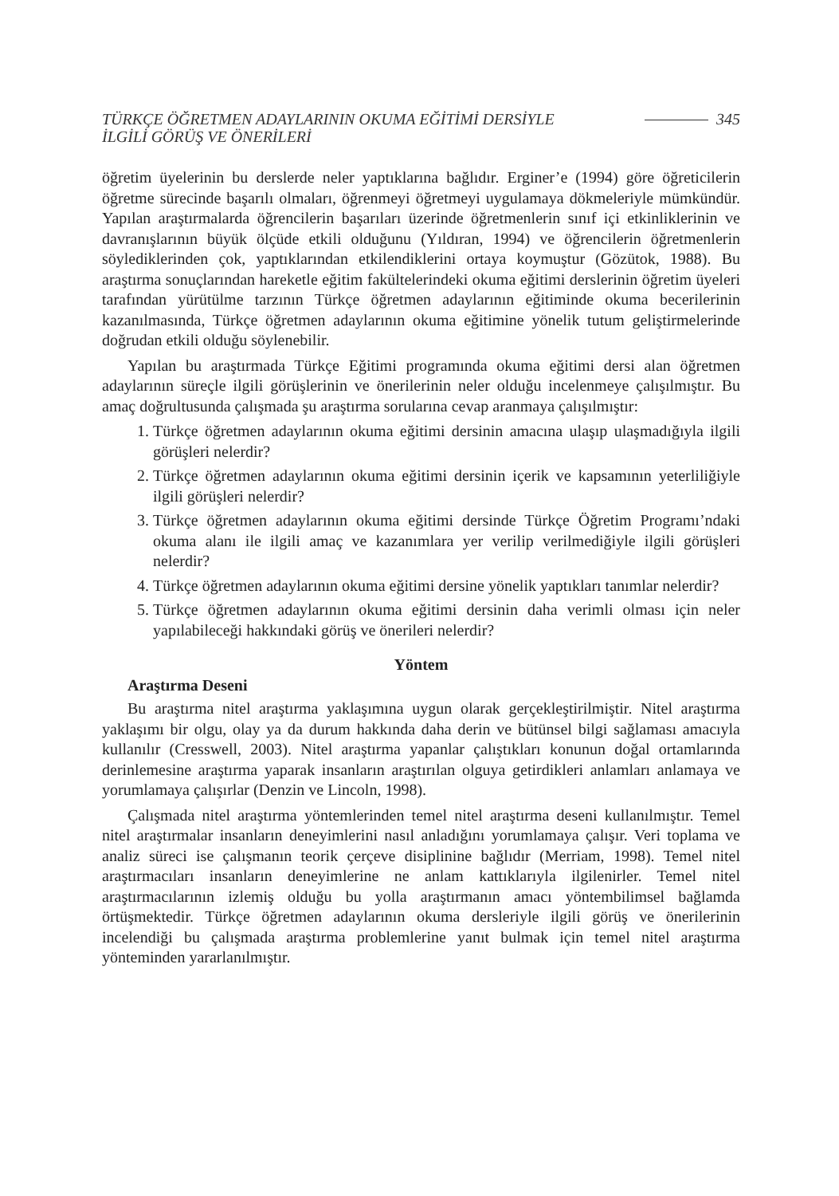TÜRKÇE ÖĞRETMEN ADAYLARININ OKUMA EĞİTİMİ DERSİYLE
İLGİLİ GÖRÜŞ VE ÖNERİLERİ
345
öğretim üyelerinin bu derslerde neler yaptıklarına bağlıdır. Erginer’e (1994) göre öğreticilerin öğretme sürecinde başarılı olmaları, öğrenmeyi öğretmeyi uygulamaya dökmeleriyle mümkündür. Yapılan araştırmalarda öğrencilerin başarıları üzerinde öğretmenlerin sınıf içi etkinliklerinin ve davranışlarının büyük ölçüde etkili olduğunu (Yıldıran, 1994) ve öğrencilerin öğretmenlerin söylediklerinden çok, yaptıklarından etkilendiklerini ortaya koymuştur (Gözütok, 1988). Bu araştırma sonuçlarından hareketle eğitim fakültelerindeki okuma eğitimi derslerinin öğretim üyeleri tarafından yürütülme tarzının Türkçe öğretmen adaylarının eğitiminde okuma becerilerinin kazanılmasında, Türkçe öğretmen adaylarının okuma eğitimine yönelik tutum geliştirmelerinde doğrudan etkili olduğu söylenebilir.
Yapılan bu araştırmada Türkçe Eğitimi programında okuma eğitimi dersi alan öğretmen adaylarının süreçle ilgili görüşlerinin ve önerilerinin neler olduğu incelenmeye çalışılmıştır. Bu amaç doğrultusunda çalışmada şu araştırma sorularına cevap aranmaya çalışılmıştır:
1. Türkçe öğretmen adaylarının okuma eğitimi dersinin amacına ulaşıp ulaşmadığıyla ilgili görüşleri nelerdir?
2. Türkçe öğretmen adaylarının okuma eğitimi dersinin içerik ve kapsamının yeterliliğiyle ilgili görüşleri nelerdir?
3. Türkçe öğretmen adaylarının okuma eğitimi dersinde Türkçe Öğretim Programı’ndaki okuma alanı ile ilgili amaç ve kazanımlara yer verilip verilmediğiyle ilgili görüşleri nelerdir?
4. Türkçe öğretmen adaylarının okuma eğitimi dersine yönelik yaptıkları tanımlar nelerdir?
5. Türkçe öğretmen adaylarının okuma eğitimi dersinin daha verimli olması için neler yapılabileceği hakkındaki görüş ve önerileri nelerdir?
Yöntem
Araştırma Deseni
Bu araştırma nitel araştırma yaklaşımına uygun olarak gerçekleştirilmiştir. Nitel araştırma yaklaşımı bir olgu, olay ya da durum hakkında daha derin ve bütünsel bilgi sağlaması amacıyla kullanılır (Cresswell, 2003). Nitel araştırma yapanlar çalıştıkları konunun doğal ortamlarında derinlemesine araştırma yaparak insanların araştırılan olguya getirdikleri anlamları anlamaya ve yorumlamaya çalışırlar (Denzin ve Lincoln, 1998).
Çalışmada nitel araştırma yöntemlerinden temel nitel araştırma deseni kullanılmıştır. Temel nitel araştırmalar insanların deneyimlerini nasıl anladığını yorumlamaya çalışır. Veri toplama ve analiz süreci ise çalışmanın teorik çerçeve disiplinine bağlıdır (Merriam, 1998). Temel nitel araştırmacıları insanların deneyimlerine ne anlam kattıklarıyla ilgilenirler. Temel nitel araştırmacılarının izlemiş olduğu bu yolla araştırmanın amacı yöntembilimsel bağlamda örtüşmektedir. Türkçe öğretmen adaylarının okuma dersleriyle ilgili görüş ve önerilerinin incelendiği bu çalışmada araştırma problemlerine yanıt bulmak için temel nitel araştırma yönteminden yararlanılmıştır.